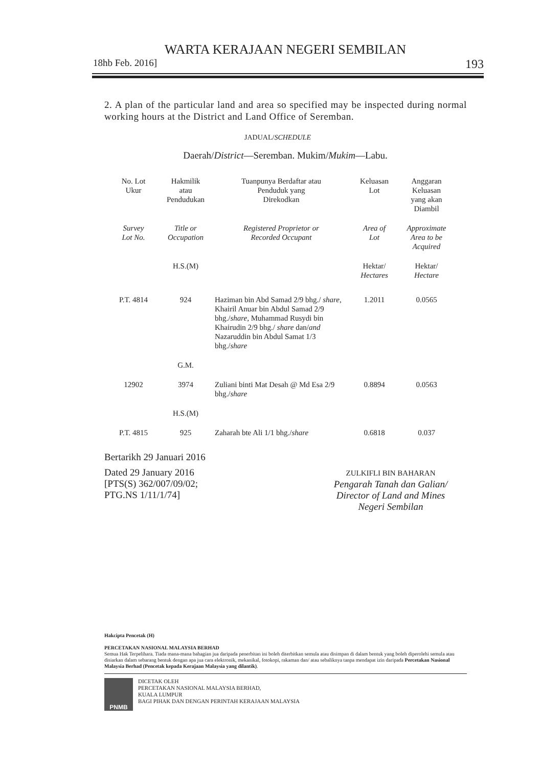WARTA KERAJAAN NEGERI SEMBILAN
18hb Feb. 2016] 193
2. A plan of the particular land and area so specified may be inspected during normal working hours at the District and Land Office of Seremban.
JADUAL/SCHEDULE
Daerah/District—Seremban. Mukim/Mukim—Labu.
| No. Lot Ukur | Hakmilik atau Pendudukan | Tuanpunya Berdaftar atau Penduduk yang Direkodkan | Keluasan Lot | Anggaran Keluasan yang akan Diambil |
| --- | --- | --- | --- | --- |
| Survey Lot No. | Title or Occupation | Registered Proprietor or Recorded Occupant | Area of Lot | Approximate Area to be Acquired |
| | H.S.(M) | | Hektar/ Hectares | Hektar/ Hectare |
| P.T. 4814 | 924 | Haziman bin Abd Samad 2/9 bhg./ share , Khairil Anuar bin Abdul Samad 2/9 bhg./ share , Muhammad Rusydi bin Khairudin 2/9 bhg./ share dan/ and Nazaruddin bin Abdul Samat 1/3 bhg./ share | 1.2011 | 0.0565 |
| | G.M. | | | |
| 12902 | 3974 | Zuliani binti Mat Desah @ Md Esa 2/9 bhg./ share | 0.8894 | 0.0563 |
| | H.S.(M) | | | |
| P.T. 4815 | 925 | Zaharah bte Ali 1/1 bhg./ share | 0.6818 | 0.037 |
Bertarikh 29 Januari 2016
Dated 29 January 2016
[PTS(S) 362/007/09/02;
PTG.NS 1/11/1/74]
ZULKIFLI BIN BAHARAN
Pengarah Tanah dan Galian/
Director of Land and Mines
Negeri Sembilan
Hakcipta Pencetak (H)
PERCETAKAN NASIONAL MALAYSIA BERHAD
Semua Hak Terpelihara. Tiada mana-mana bahagian jua daripada penerbitan ini boleh diterbitkan semula atau disimpan di dalam bentuk yang boleh diperolehi semula atau disiarkan dalam sebarang bentuk dengan apa jua cara elektronik, mekanikal, fotokopi, rakaman dan/ atau sebaliknya tanpa mendapat izin daripada Percetakan Nasional Malaysia Berhad (Pencetak kepada Kerajaan Malaysia yang dilantik).
PNMB
DICETAK OLEH
PERCETAKAN NASIONAL MALAYSIA BERHAD,
KUALA LUMPUR
BAGI PIHAK DAN DENGAN PERINTAH KERAJAAN MALAYSIA